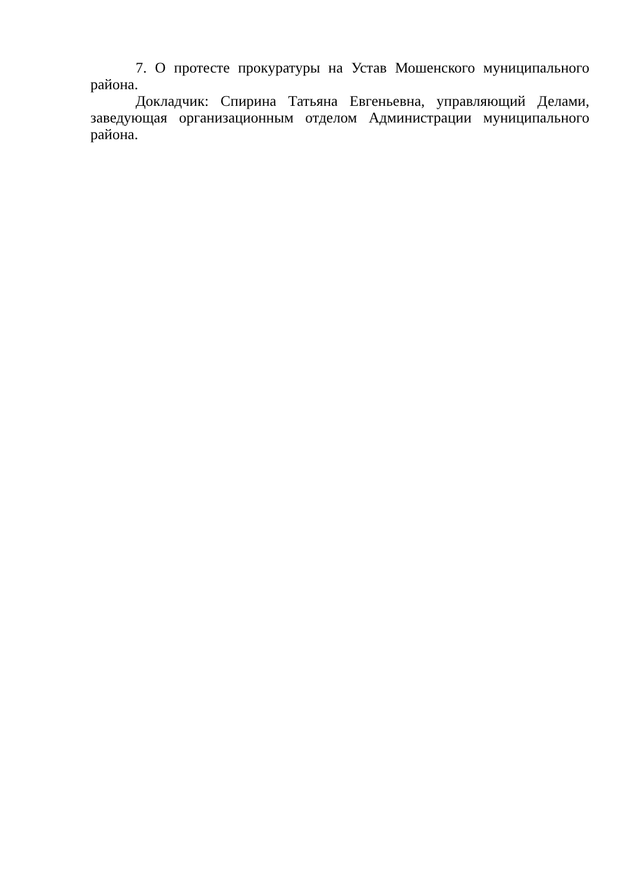7. О протесте прокуратуры на Устав Мошенского муниципального района.
Докладчик: Спирина Татьяна Евгеньевна, управляющий Делами, заведующая организационным отделом Администрации муниципального района.